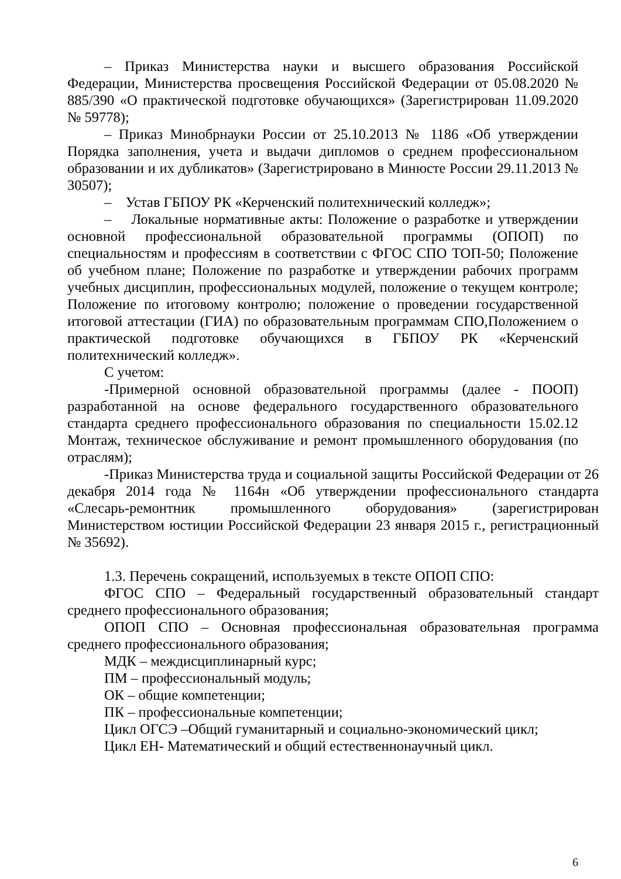– Приказ Министерства науки и высшего образования Российской Федерации, Министерства просвещения Российской Федерации от 05.08.2020 № 885/390 «О практической подготовке обучающихся» (Зарегистрирован 11.09.2020 № 59778);
– Приказ Минобрнауки России от 25.10.2013 № 1186 «Об утверждении Порядка заполнения, учета и выдачи дипломов о среднем профессиональном образовании и их дубликатов» (Зарегистрировано в Минюсте России 29.11.2013 № 30507);
– Устав ГБПОУ РК «Керченский политехнический колледж»;
– Локальные нормативные акты: Положение о разработке и утверждении основной профессиональной образовательной программы (ОПОП) по специальностям и профессиям в соответствии с ФГОС СПО ТОП-50; Положение об учебном плане; Положение по разработке и утверждении рабочих программ учебных дисциплин, профессиональных модулей, положение о текущем контроле; Положение по итоговому контролю; положение о проведении государственной итоговой аттестации (ГИА) по образовательным программам СПО,Положением о практической подготовке обучающихся в ГБПОУ РК «Керченский политехнический колледж».
С учетом:
-Примерной основной образовательной программы (далее - ПООП) разработанной на основе федерального государственного образовательного стандарта среднего профессионального образования по специальности 15.02.12 Монтаж, техническое обслуживание и ремонт промышленного оборудования (по отраслям);
-Приказ Министерства труда и социальной защиты Российской Федерации от 26 декабря 2014 года № 1164н «Об утверждении профессионального стандарта «Слесарь-ремонтник промышленного оборудования» (зарегистрирован Министерством юстиции Российской Федерации 23 января 2015 г., регистрационный № 35692).
1.3. Перечень сокращений, используемых в тексте ОПОП СПО:
ФГОС СПО – Федеральный государственный образовательный стандарт среднего профессионального образования;
ОПОП СПО – Основная профессиональная образовательная программа среднего профессионального образования;
МДК – междисциплинарный курс;
ПМ – профессиональный модуль;
ОК – общие компетенции;
ПК – профессиональные компетенции;
Цикл ОГСЭ –Общий гуманитарный и социально-экономический цикл;
Цикл ЕН- Математический и общий естественнонаучный цикл.
6